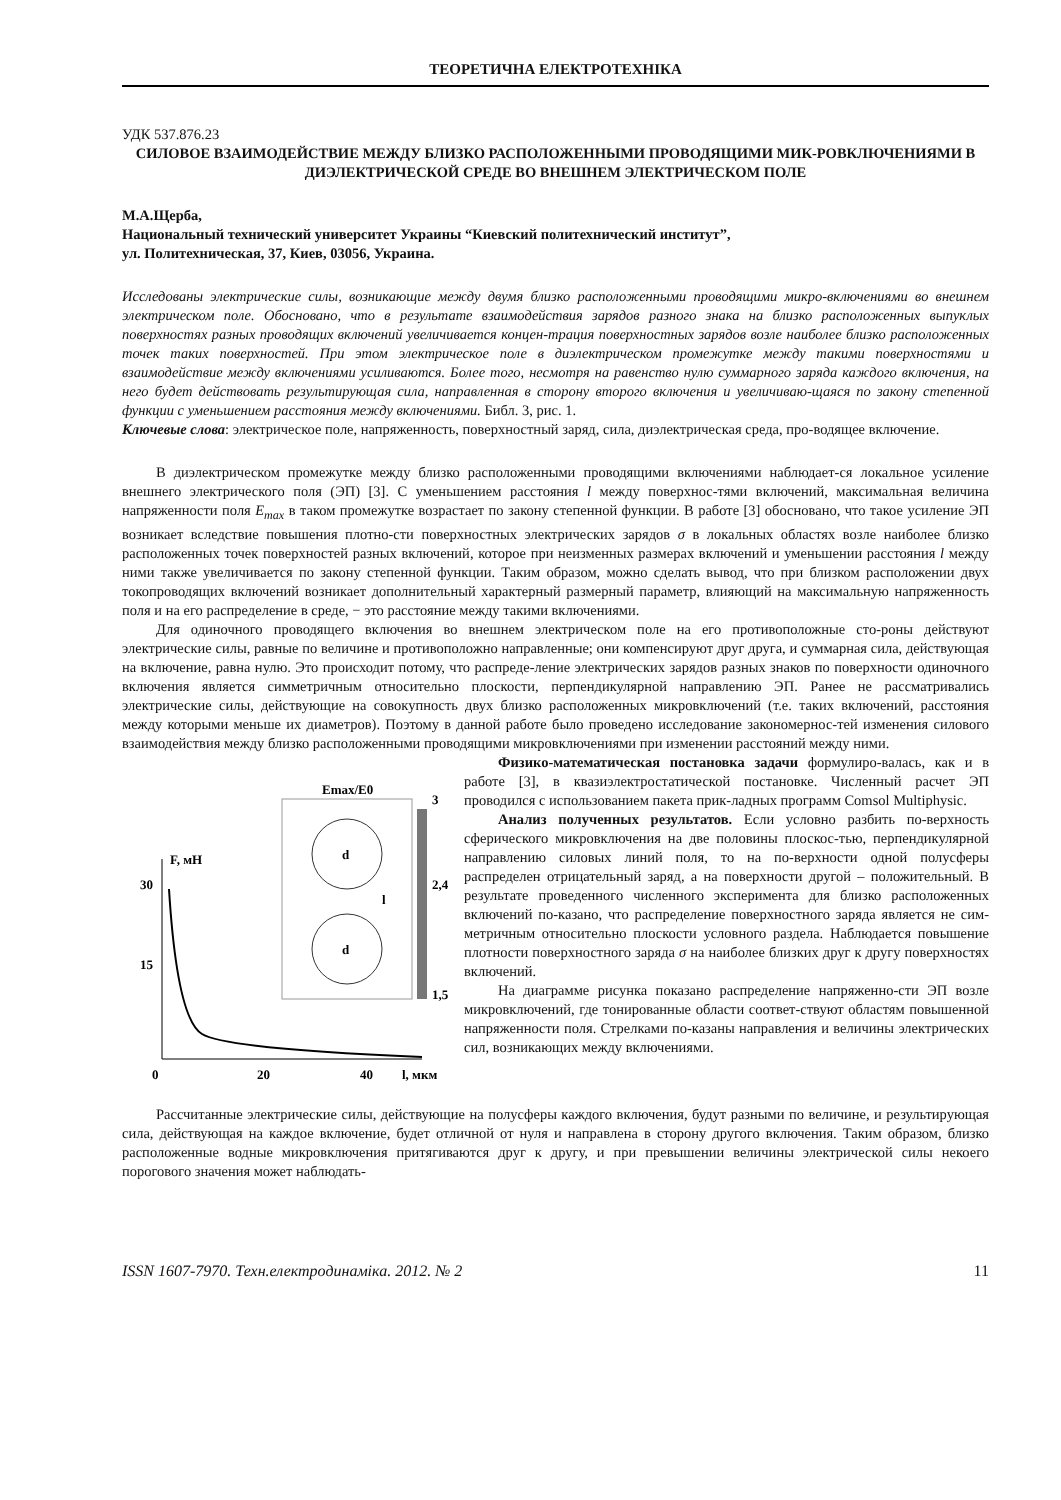ТЕОРЕТИЧНА ЕЛЕКТРОТЕХНІКА
УДК 537.876.23
СИЛОВОЕ ВЗАИМОДЕЙСТВИЕ МЕЖДУ БЛИЗКО РАСПОЛОЖЕННЫМИ ПРОВОДЯЩИМИ МИК-РОВКЛЮЧЕНИЯМИ В ДИЭЛЕКТРИЧЕСКОЙ СРЕДЕ ВО ВНЕШНЕМ ЭЛЕКТРИЧЕСКОМ ПОЛЕ
М.А.Щерба,
Национальный технический университет Украины “Киевский политехнический институт”,
ул. Политехническая, 37, Киев, 03056, Украина.
Исследованы электрические силы, возникающие между двумя близко расположенными проводящими микро-включениями во внешнем электрическом поле. Обосновано, что в результате взаимодействия зарядов разного знака на близко расположенных выпуклых поверхностях разных проводящих включений увеличивается концен-трация поверхностных зарядов возле наиболее близко расположенных точек таких поверхностей. При этом электрическое поле в диэлектрическом промежутке между такими поверхностями и взаимодействие между включениями усиливаются. Более того, несмотря на равенство нулю суммарного заряда каждого включения, на него будет действовать результирующая сила, направленная в сторону второго включения и увеличиваю-щаяся по закону степенной функции с уменьшением расстояния между включениями. Библ. 3, рис. 1.
Ключевые слова: электрическое поле, напряженность, поверхностный заряд, сила, диэлектрическая среда, про-водящее включение.
В диэлектрическом промежутке между близко расположенными проводящими включениями наблюдает-ся локальное усиление внешнего электрического поля (ЭП) [3]. С уменьшением расстояния l между поверхнос-тями включений, максимальная величина напряженности поля E<sub>max</sub> в таком промежутке возрастает по закону степенной функции. В работе [3] обосновано, что такое усиление ЭП возникает вследствие повышения плотно-сти поверхностных электрических зарядов σ в локальных областях возле наиболее близко расположенных точек поверхностей разных включений, которое при неизменных размерах включений и уменьшении расстояния l между ними также увеличивается по закону степенной функции. Таким образом, можно сделать вывод, что при близком расположении двух токопроводящих включений возникает дополнительный характерный размерный параметр, влияющий на максимальную напряженность поля и на его распределение в среде, − это расстояние между такими включениями.
Для одиночного проводящего включения во внешнем электрическом поле на его противоположные сто-роны действуют электрические силы, равные по величине и противоположно направленные; они компенсируют друг друга, и суммарная сила, действующая на включение, равна нулю. Это происходит потому, что распреде-ление электрических зарядов разных знаков по поверхности одиночного включения является симметричным относительно плоскости, перпендикулярной направлению ЭП. Ранее не рассматривались электрические силы, действующие на совокупность двух близко расположенных микровключений (т.е. таких включений, расстояния между которыми меньше их диаметров). Поэтому в данной работе было проведено исследование закономернос-тей изменения силового взаимодействия между близко расположенными проводящими микровключениями при изменении расстояний между ними.
F, мН
30
15
0
20
40
l, мкм
Emax/E0
3
2,4
1,5
d
d
l
Физико-математическая постановка задачи формулиро-валась, как и в работе [3], в квазиэлектростатической постановке. Численный расчет ЭП проводился с использованием пакета прик-ладных программ Comsol Multiphysic.
Анализ полученных результатов. Если условно разбить по-верхность сферического микровключения на две половины плоскос-тью, перпендикулярной направлению силовых линий поля, то на по-верхности одной полусферы распределен отрицательный заряд, а на поверхности другой – положительный. В результате проведенного численного эксперимента для близко расположенных включений по-казано, что распределение поверхностного заряда является не сим-метричным относительно плоскости условного раздела. Наблюдается повышение плотности поверхностного заряда σ на наиболее близких друг к другу поверхностях включений.
На диаграмме рисунка показано распределение напряженно-сти ЭП возле микровключений, где тонированные области соответ-ствуют областям повышенной напряженности поля. Стрелками по-казаны направления и величины электрических сил, возникающих между включениями.
Рассчитанные электрические силы, действующие на полусферы каждого включения, будут разными по величине, и результирующая сила, действующая на каждое включение, будет отличной от нуля и направлена в сторону другого включения. Таким образом, близко расположенные водные микровключения притягиваются друг к другу, и при превышении величины электрической силы некоего порогового значения может наблюдать-
ISSN 1607-7970. Техн.електродинаміка. 2012. № 2 11